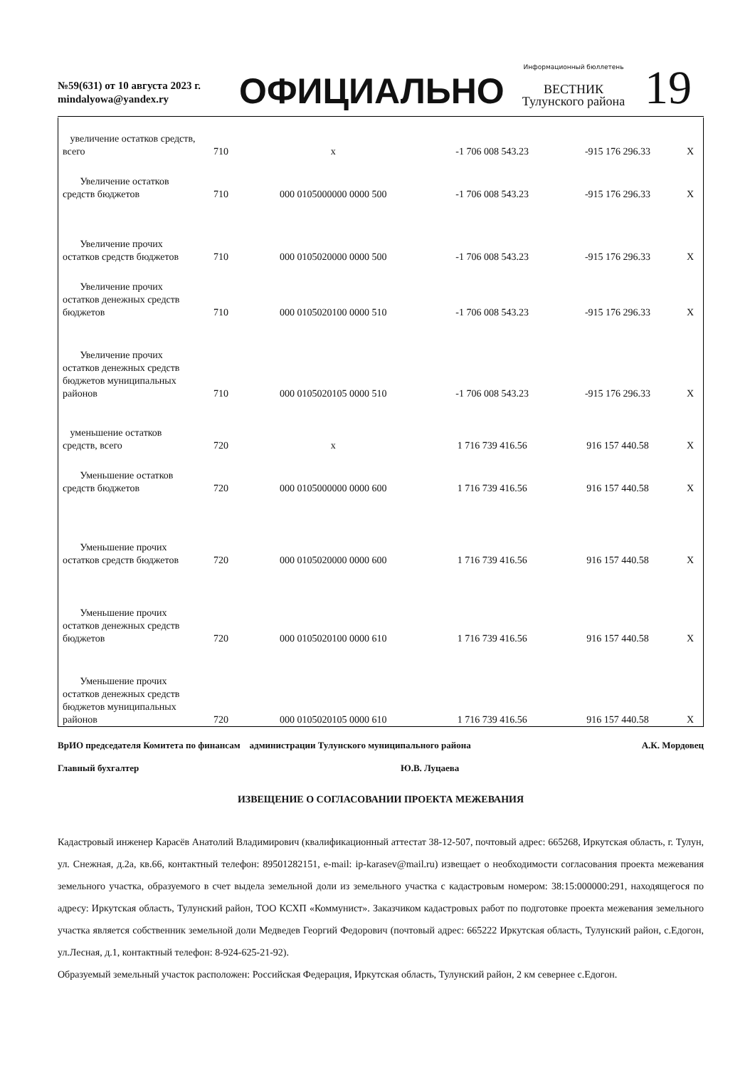№59(631) от 10 августа 2023 г.
mindalyowa@yandex.ry
ОФИЦИАЛЬНО
Информационный бюллетень
ВЕСТНИК
Тулунского района
19
| увеличение остатков средств, всего | 710 | х | -1 706 008 543.23 | -915 176 296.33 | Х |
| Увеличение остатков средств бюджетов | 710 | 000 0105000000 0000 500 | -1 706 008 543.23 | -915 176 296.33 | Х |
| Увеличение прочих остатков средств бюджетов | 710 | 000 0105020000 0000 500 | -1 706 008 543.23 | -915 176 296.33 | Х |
| Увеличение прочих остатков денежных средств бюджетов | 710 | 000 0105020100 0000 510 | -1 706 008 543.23 | -915 176 296.33 | Х |
| Увеличение прочих остатков денежных средств бюджетов муниципальных районов | 710 | 000 0105020105 0000 510 | -1 706 008 543.23 | -915 176 296.33 | Х |
| уменьшение остатков средств, всего | 720 | х | 1 716 739 416.56 | 916 157 440.58 | Х |
| Уменьшение остатков средств бюджетов | 720 | 000 0105000000 0000 600 | 1 716 739 416.56 | 916 157 440.58 | Х |
| Уменьшение прочих остатков средств бюджетов | 720 | 000 0105020000 0000 600 | 1 716 739 416.56 | 916 157 440.58 | Х |
| Уменьшение прочих остатков денежных средств бюджетов | 720 | 000 0105020100 0000 610 | 1 716 739 416.56 | 916 157 440.58 | Х |
| Уменьшение прочих остатков денежных средств бюджетов муниципальных районов | 720 | 000 0105020105 0000 610 | 1 716 739 416.56 | 916 157 440.58 | Х |
ВрИО председателя Комитета по финансам администрации Тулунского муниципального района А.К. Мордовец
Главный бухгалтер Ю.В. Луцаева
ИЗВЕЩЕНИЕ О СОГЛАСОВАНИИ ПРОЕКТА МЕЖЕВАНИЯ
Кадастровый инженер Карасёв Анатолий Владимирович (квалификационный аттестат 38-12-507, почтовый адрес: 665268, Иркутская область, г. Тулун, ул. Снежная, д.2а, кв.66, контактный телефон: 89501282151, e-mail: ip-karasev@mail.ru) извещает о необходимости согласования проекта межевания земельного участка, образуемого в счет выдела земельной доли из земельного участка с кадастровым номером: 38:15:000000:291, находящегося по адресу: Иркутская область, Тулунский район, ТОО КСХП «Коммунист». Заказчиком кадастровых работ по подготовке проекта межевания земельного участка является собственник земельной доли Медведев Георгий Федорович (почтовый адрес: 665222 Иркутская область, Тулунский район, с.Едогон, ул.Лесная, д.1, контактный телефон: 8-924-625-21-92).
Образуемый земельный участок расположен: Российская Федерация, Иркутская область, Тулунский район, 2 км севернее с.Едогон.